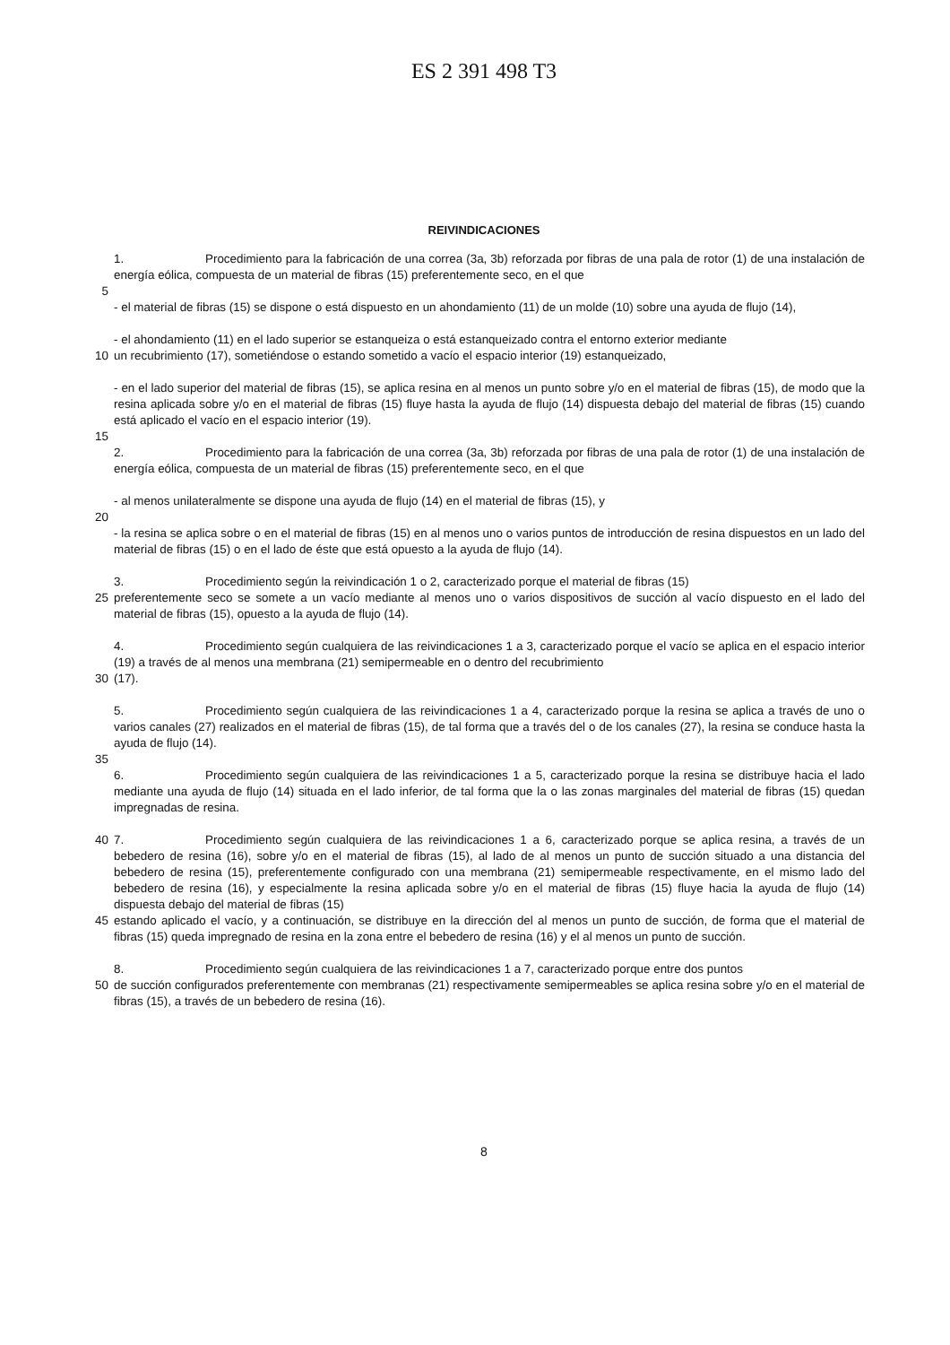ES 2 391 498 T3
REIVINDICACIONES
1. Procedimiento para la fabricación de una correa (3a, 3b) reforzada por fibras de una pala de rotor (1) de una instalación de energía eólica, compuesta de un material de fibras (15) preferentemente seco, en el que
5
- el material de fibras (15) se dispone o está dispuesto en un ahondamiento (11) de un molde (10) sobre una ayuda de flujo (14),
- el ahondamiento (11) en el lado superior se estanqueiza o está estanqueizado contra el entorno exterior mediante
10 un recubrimiento (17), sometiéndose o estando sometido a vacío el espacio interior (19) estanqueizado,
- en el lado superior del material de fibras (15), se aplica resina en al menos un punto sobre y/o en el material de fibras (15), de modo que la resina aplicada sobre y/o en el material de fibras (15) fluye hasta la ayuda de flujo (14) dispuesta debajo del material de fibras (15) cuando está aplicado el vacío en el espacio interior (19).
15
2. Procedimiento para la fabricación de una correa (3a, 3b) reforzada por fibras de una pala de rotor (1) de una instalación de energía eólica, compuesta de un material de fibras (15) preferentemente seco, en el que
- al menos unilateralmente se dispone una ayuda de flujo (14) en el material de fibras (15), y
20
- la resina se aplica sobre o en el material de fibras (15) en al menos uno o varios puntos de introducción de resina dispuestos en un lado del material de fibras (15) o en el lado de éste que está opuesto a la ayuda de flujo (14).
3. Procedimiento según la reivindicación 1 o 2, caracterizado porque el material de fibras (15)
25 preferentemente seco se somete a un vacío mediante al menos uno o varios dispositivos de succión al vacío dispuesto en el lado del material de fibras (15), opuesto a la ayuda de flujo (14).
4. Procedimiento según cualquiera de las reivindicaciones 1 a 3, caracterizado porque el vacío se aplica en el espacio interior (19) a través de al menos una membrana (21) semipermeable en o dentro del recubrimiento
30 (17).
5. Procedimiento según cualquiera de las reivindicaciones 1 a 4, caracterizado porque la resina se aplica a través de uno o varios canales (27) realizados en el material de fibras (15), de tal forma que a través del o de los canales (27), la resina se conduce hasta la ayuda de flujo (14).
35
6. Procedimiento según cualquiera de las reivindicaciones 1 a 5, caracterizado porque la resina se distribuye hacia el lado mediante una ayuda de flujo (14) situada en el lado inferior, de tal forma que la o las zonas marginales del material de fibras (15) quedan impregnadas de resina.
40 7. Procedimiento según cualquiera de las reivindicaciones 1 a 6, caracterizado porque se aplica resina, a través de un bebedero de resina (16), sobre y/o en el material de fibras (15), al lado de al menos un punto de succión situado a una distancia del bebedero de resina (15), preferentemente configurado con una membrana (21) semipermeable respectivamente, en el mismo lado del bebedero de resina (16), y especialmente la resina aplicada sobre y/o en el material de fibras (15) fluye hacia la ayuda de flujo (14) dispuesta debajo del material de fibras (15)
45 estando aplicado el vacío, y a continuación, se distribuye en la dirección del al menos un punto de succión, de forma que el material de fibras (15) queda impregnado de resina en la zona entre el bebedero de resina (16) y el al menos un punto de succión.
8. Procedimiento según cualquiera de las reivindicaciones 1 a 7, caracterizado porque entre dos puntos
50 de succión configurados preferentemente con membranas (21) respectivamente semipermeables se aplica resina sobre y/o en el material de fibras (15), a través de un bebedero de resina (16).
8